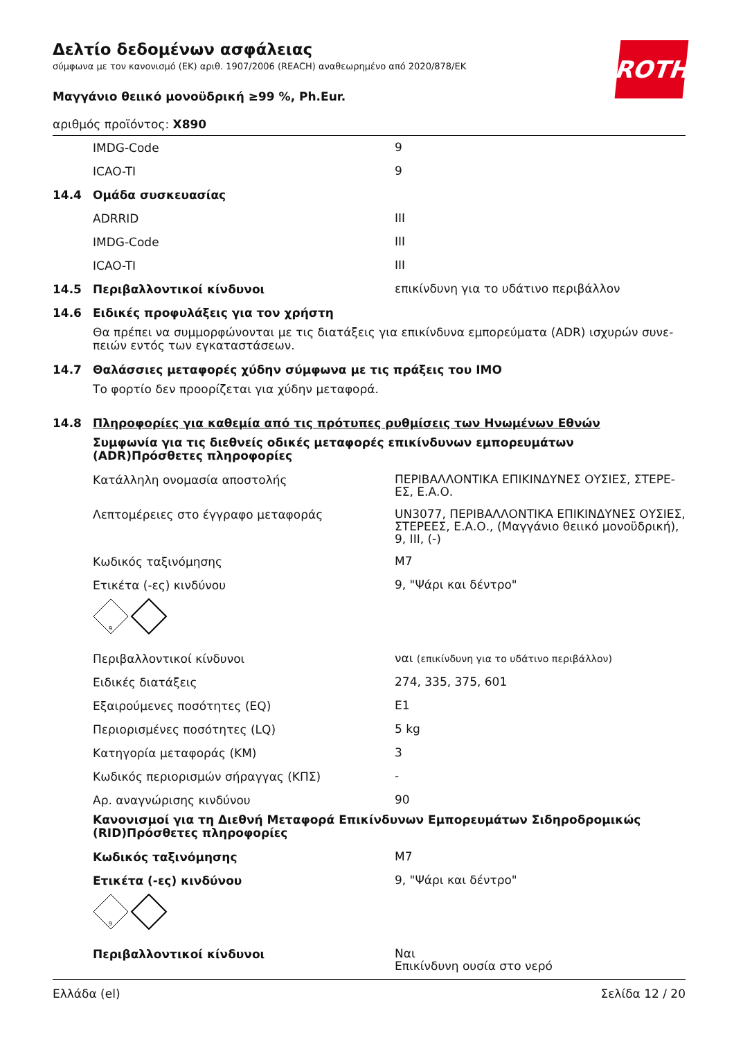ROTH
Δελτίο δεδομένων ασφάλειας
σύμφωνα με τον κανονισμό (ΕΚ) αριθ. 1907/2006 (REACH) αναθεωρημένο από 2020/878/ΕΚ
Μαγγάνιο θειικό μονοϋδρική ≥99 %, Ph.Eur.
αριθμός προϊόντος: X890
IMDG-Code 9
ICAO-TI 9
14.4 Ομάδα συσκευασίας
ADRRID III
IMDG-Code III
ICAO-TI III
14.5 Περιβαλλοντικοί κίνδυνοι επικίνδυνη για το υδάτινο περιβάλλον
14.6 Ειδικές προφυλάξεις για τον χρήστη
Θα πρέπει να συμμορφώνονται με τις διατάξεις για επικίνδυνα εμπορεύματα (ADR) ισχυρών συνε-πειών εντός των εγκαταστάσεων.
14.7 Θαλάσσιες μεταφορές χύδην σύμφωνα με τις πράξεις του IMO
Το φορτίο δεν προορίζεται για χύδην μεταφορά.
14.8 Πληροφορίες για καθεμία από τις πρότυπες ρυθμίσεις των Ηνωμένων Εθνών
Συμφωνία για τις διεθνείς οδικές μεταφορές επικίνδυνων εμπορευμάτων (ADR)Πρόσθετες πληροφορίες
Κατάλληλη ονομασία αποστολής ΠΕΡΙΒΑΛΛΟΝΤΙΚΑ ΕΠΙΚΙΝΔΥΝΕΣ ΟΥΣΙΕΣ, ΣΤΕΡΕ-ΕΣ, Ε.Α.Ο.
Λεπτομέρειες στο έγγραφο μεταφοράς UN3077, ΠΕΡΙΒΑΛΛΟΝΤΙΚΑ ΕΠΙΚΙΝΔΥΝΕΣ ΟΥΣΙΕΣ, ΣΤΕΡΕΕΣ, Ε.Α.Ο., (Μαγγάνιο θειικό μονοϋδρική), 9, III, (-)
Κωδικός ταξινόμησης M7
Ετικέτα (-ες) κινδύνου 9, "Ψάρι και δέντρο"
9
Περιβαλλοντικοί κίνδυνοι ναι (επικίνδυνη για το υδάτινο περιβάλλον)
Ειδικές διατάξεις 274, 335, 375, 601
Εξαιρούμενες ποσότητες (EQ) E1
Περιορισμένες ποσότητες (LQ) 5 kg
Κατηγορία μεταφοράς (ΚΜ) 3
Κωδικός περιορισμών σήραγγας (ΚΠΣ) -
Αρ. αναγνώρισης κινδύνου 90
Κανονισμοί για τη Διεθνή Μεταφορά Επικίνδυνων Εμπορευμάτων Σιδηροδρομικώς (RID)Πρόσθετες πληροφορίες
Κωδικός ταξινόμησης M7
Ετικέτα (-ες) κινδύνου 9, "Ψάρι και δέντρο"
9
Περιβαλλοντικοί κίνδυνοι Ναι
Επικίνδυνη ουσία στο νερό
Ελλάδα (el) Σελίδα 12 / 20